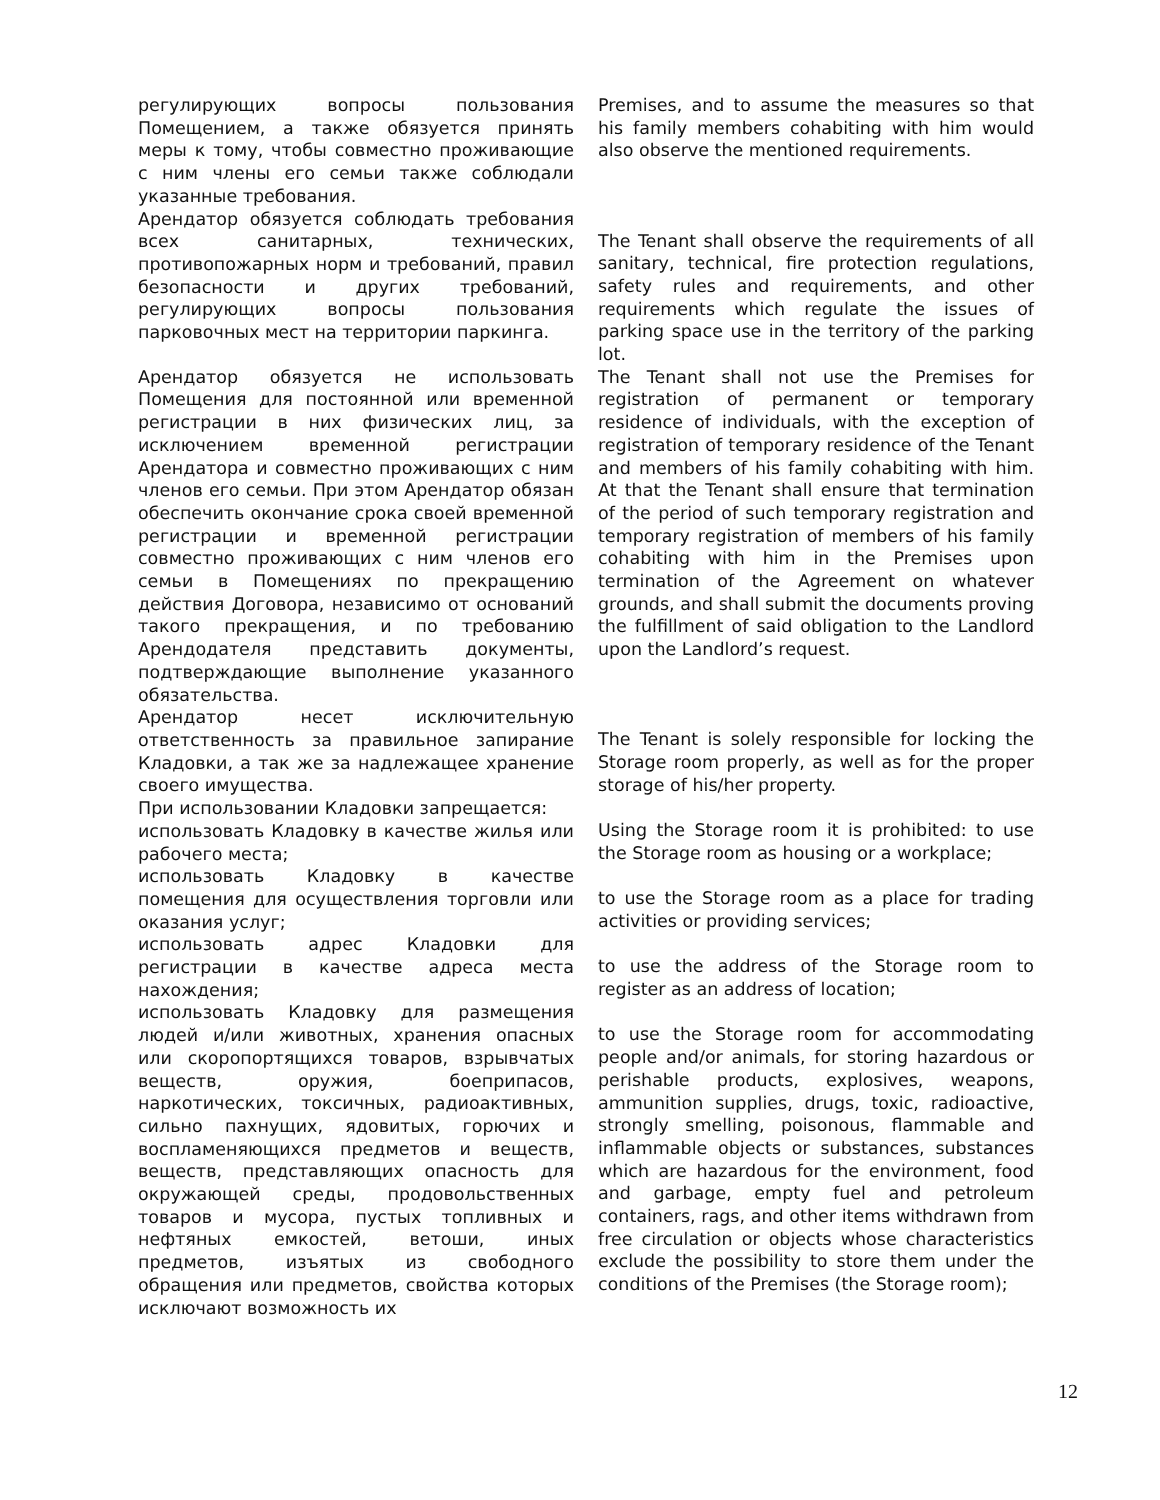| регулирующих вопросы пользования Помещением, а также обязуется принять меры к тому, чтобы совместно проживающие с ним члены его семьи также соблюдали указанные требования. | Premises, and to assume the measures so that his family members cohabiting with him would also observe the mentioned requirements. |
| Арендатор обязуется соблюдать требования всех санитарных, технических, противопожарных норм и требований, правил безопасности и других требований, регулирующих вопросы пользования парковочных мест на территории паркинга. | The Tenant shall observe the requirements of all sanitary, technical, fire protection regulations, safety rules and requirements, and other requirements which regulate the issues of parking space use in the territory of the parking lot. |
| Арендатор обязуется не использовать Помещения для постоянной или временной регистрации в них физических лиц, за исключением временной регистрации Арендатора и совместно проживающих с ним членов его семьи. При этом Арендатор обязан обеспечить окончание срока своей временной регистрации и временной регистрации совместно проживающих с ним членов его семьи в Помещениях по прекращению действия Договора, независимо от оснований такого прекращения, и по требованию Арендодателя представить документы, подтверждающие выполнение указанного обязательства. | The Tenant shall not use the Premises for registration of permanent or temporary residence of individuals, with the exception of registration of temporary residence of the Tenant and members of his family cohabiting with him. At that the Tenant shall ensure that termination of the period of such temporary registration and temporary registration of members of his family cohabiting with him in the Premises upon termination of the Agreement on whatever grounds, and shall submit the documents proving the fulfillment of said obligation to the Landlord upon the Landlord’s request. |
| Арендатор несет исключительную ответственность за правильное запирание Кладовки, а так же за надлежащее хранение своего имущества. | The Tenant is solely responsible for locking the Storage room properly, as well as for the proper storage of his/her property. |
| При использовании Кладовки запрещается: | Using the Storage room it is prohibited: to use the Storage room as housing or a workplace; |
| использовать Кладовку в качестве жилья или рабочего места; | |
| использовать Кладовку в качестве помещения для осуществления торговли или оказания услуг; | to use the Storage room as a place for trading activities or providing services; |
| использовать адрес Кладовки для регистрации в качестве адреса места нахождения; | to use the address of the Storage room to register as an address of location; |
| использовать Кладовку для размещения людей и/или животных, хранения опасных или скоропортящихся товаров, взрывчатых веществ, оружия, боеприпасов, наркотических, токсичных, радиоактивных, сильно пахнущих, ядовитых, горючих и воспламеняющихся предметов и веществ, веществ, представляющих опасность для окружающей среды, продовольственных товаров и мусора, пустых топливных и нефтяных емкостей, ветоши, иных предметов, изъятых из свободного обращения или предметов, свойства которых исключают возможность их | to use the Storage room for accommodating people and/or animals, for storing hazardous or perishable products, explosives, weapons, ammunition supplies, drugs, toxic, radioactive, strongly smelling, poisonous, flammable and inflammable objects or substances, substances which are hazardous for the environment, food and garbage, empty fuel and petroleum containers, rags, and other items withdrawn from free circulation or objects whose characteristics exclude the possibility to store them under the conditions of the Premises (the Storage room); |
12